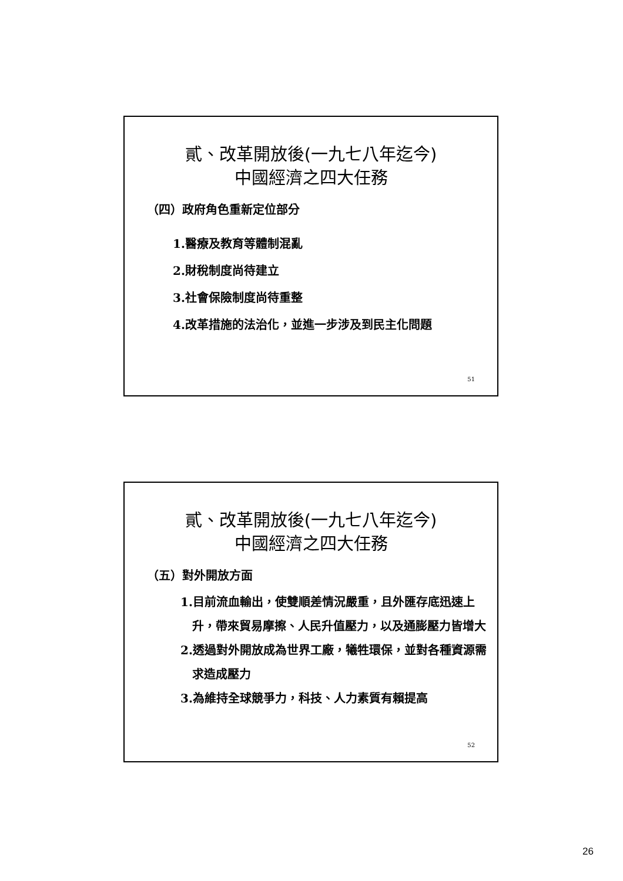貳、改革開放後(一九七八年迄今)
中國經濟之四大任務
（四）政府角色重新定位部分
1.醫療及教育等體制混亂
2.財稅制度尚待建立
3.社會保險制度尚待重整
4.改革措施的法治化，並進一步涉及到民主化問題
51
貳、改革開放後(一九七八年迄今)
中國經濟之四大任務
（五）對外開放方面
1.目前流血輸出，使雙順差情況嚴重，且外匯存底迅速上升，帶來貿易摩擦、人民升值壓力，以及通膨壓力皆增大
2.透過對外開放成為世界工廠，犧牲環保，並對各種資源需求造成壓力
3.為維持全球競爭力，科技、人力素質有賴提高
52
26